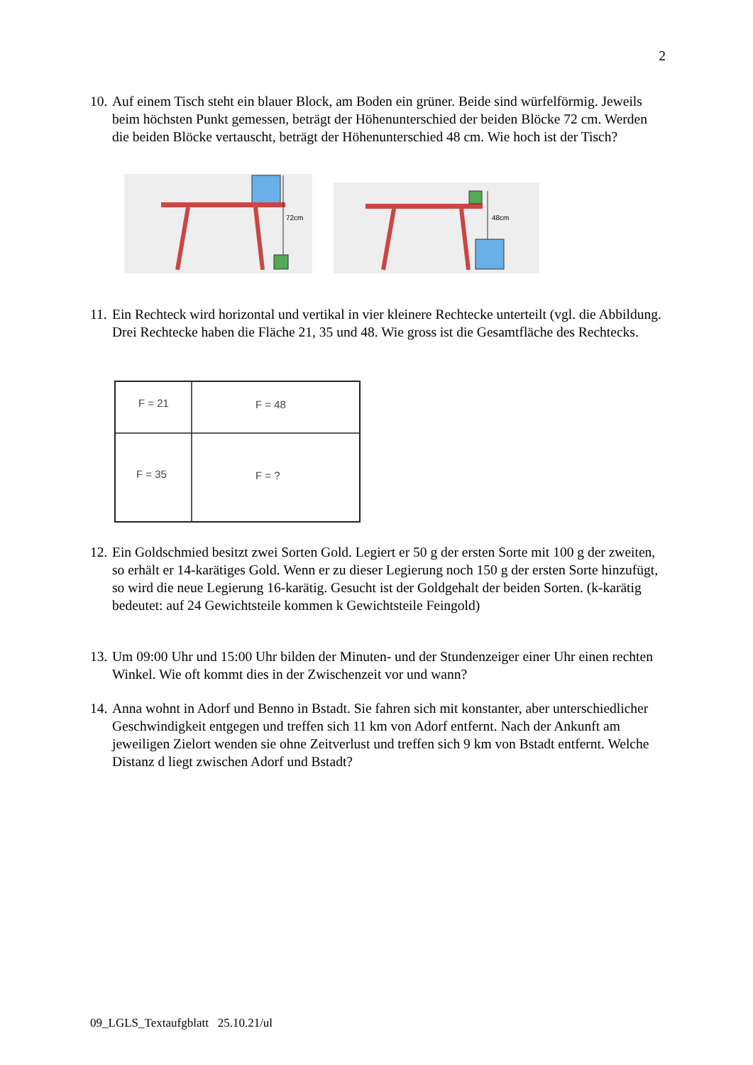2
10.
Auf einem Tisch steht ein blauer Block, am Boden ein grüner. Beide sind würfelförmig. Jeweils beim höchsten Punkt gemessen, beträgt der Höhenunterschied der beiden Blöcke 72 cm. Werden die beiden Blöcke vertauscht, beträgt der Höhenunterschied 48 cm. Wie hoch ist der Tisch?
72cm
48cm
11.
Ein Rechteck wird horizontal und vertikal in vier kleinere Rechtecke unterteilt (vgl. die Abbildung. Drei Rechtecke haben die Fläche 21, 35 und 48. Wie gross ist die Gesamtfläche des Rechtecks.
F = 21
F = 48
F = 35
F = ?
12.
Ein Goldschmied besitzt zwei Sorten Gold. Legiert er 50 g der ersten Sorte mit 100 g der zweiten, so erhält er 14-karätiges Gold. Wenn er zu dieser Legierung noch 150 g der ersten Sorte hinzufügt, so wird die neue Legierung 16-karätig. Gesucht ist der Goldgehalt der beiden Sorten. (k-karätig bedeutet: auf 24 Gewichtsteile kommen k Gewichtsteile Feingold)
13.
Um 09:00 Uhr und 15:00 Uhr bilden der Minuten- und der Stundenzeiger einer Uhr einen rechten Winkel. Wie oft kommt dies in der Zwischenzeit vor und wann?
14.
Anna wohnt in Adorf und Benno in Bstadt. Sie fahren sich mit konstanter, aber unterschiedlicher Geschwindigkeit entgegen und treffen sich 11 km von Adorf entfernt. Nach der Ankunft am jeweiligen Zielort wenden sie ohne Zeitverlust und treffen sich 9 km von Bstadt entfernt. Welche Distanz d liegt zwischen Adorf und Bstadt?
09_LGLS_Textaufgblatt 25.10.21/ul